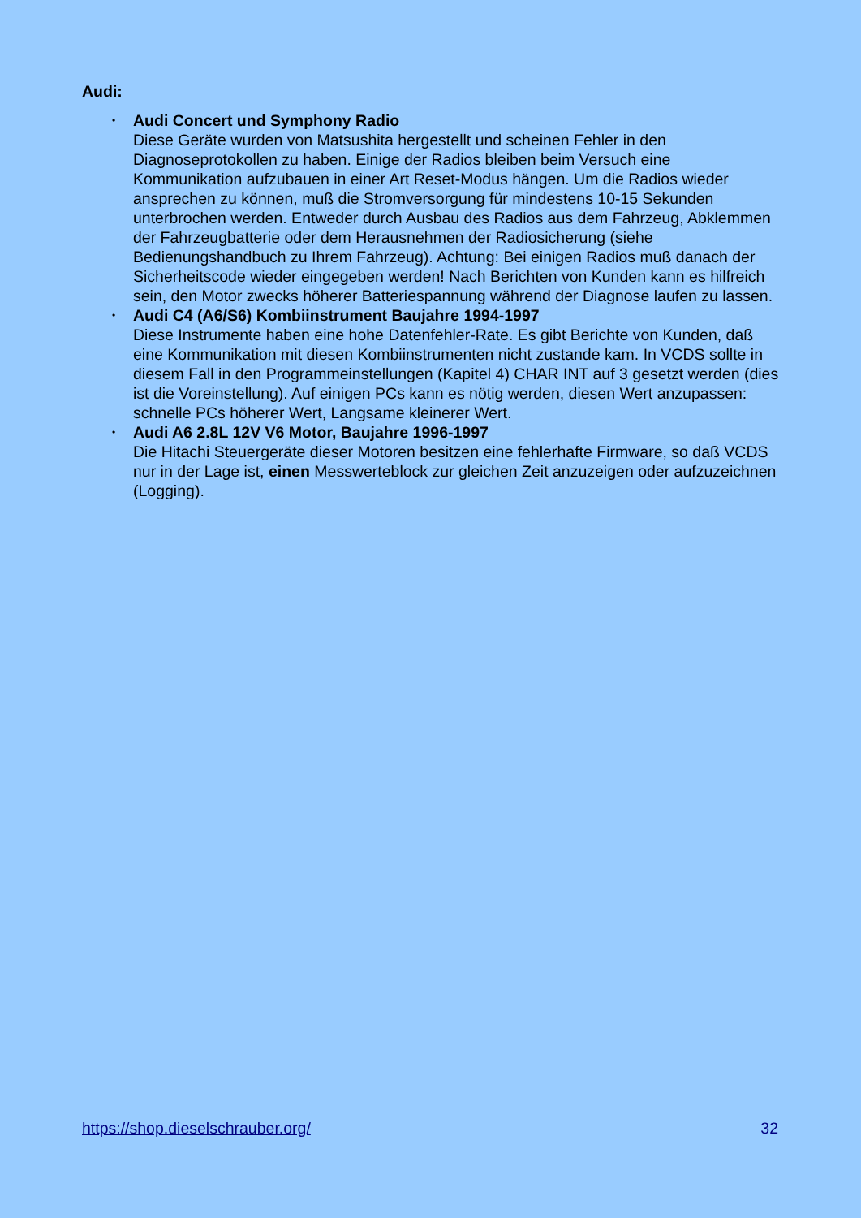Audi:
• Audi Concert und Symphony Radio
Diese Geräte wurden von Matsushita hergestellt und scheinen Fehler in den Diagnoseprotokollen zu haben. Einige der Radios bleiben beim Versuch eine Kommunikation aufzubauen in einer Art Reset-Modus hängen. Um die Radios wieder ansprechen zu können, muß die Stromversorgung für mindestens 10-15 Sekunden unterbrochen werden. Entweder durch Ausbau des Radios aus dem Fahrzeug, Abklemmen der Fahrzeugbatterie oder dem Herausnehmen der Radiosicherung (siehe Bedienungshandbuch zu Ihrem Fahrzeug). Achtung: Bei einigen Radios muß danach der Sicherheitscode wieder eingegeben werden! Nach Berichten von Kunden kann es hilfreich sein, den Motor zwecks höherer Batteriespannung während der Diagnose laufen zu lassen.
• Audi C4 (A6/S6) Kombiinstrument Baujahre 1994-1997
Diese Instrumente haben eine hohe Datenfehler-Rate. Es gibt Berichte von Kunden, daß eine Kommunikation mit diesen Kombiinstrumenten nicht zustande kam. In VCDS sollte in diesem Fall in den Programmeinstellungen (Kapitel 4) CHAR INT auf 3 gesetzt werden (dies ist die Voreinstellung). Auf einigen PCs kann es nötig werden, diesen Wert anzupassen: schnelle PCs höherer Wert, Langsame kleinerer Wert.
• Audi A6 2.8L 12V V6 Motor, Baujahre 1996-1997
Die Hitachi Steuergeräte dieser Motoren besitzen eine fehlerhafte Firmware, so daß VCDS nur in der Lage ist, einen Messwerteblock zur gleichen Zeit anzuzeigen oder aufzuzeichnen (Logging).
https://shop.dieselschrauber.org/ 32